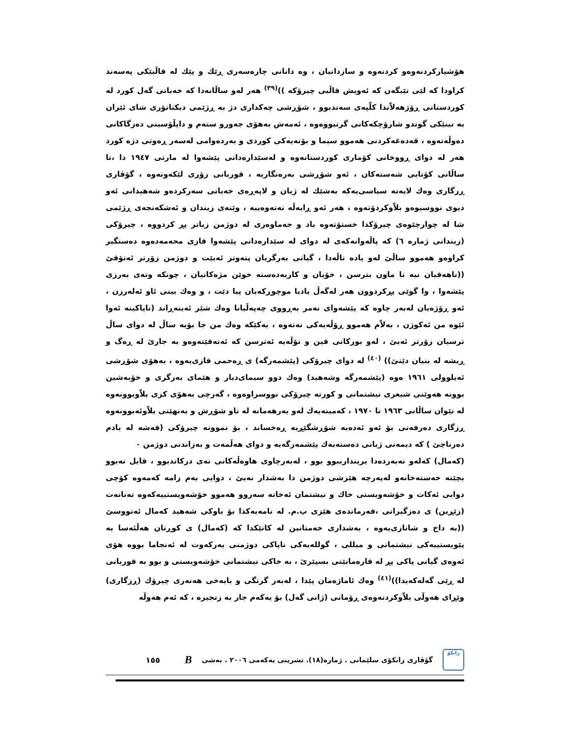هۆشیارکردنەوەو کردنەوە و سازدانیان ، وە دانانی چارەسەری ڕێك و پێك لە قاڵبێکی پەسەند کراودا کە لێی تێبگەن کە ئەویش قاڵبی چیرۆکە ))<sup>(٣٩)</sup> هەر لەو ساڵانەدا کە خەباتی گەل کورد لە کوردستانی ڕۆژهەلاّتدا کلّپەی سەندبوو ، شۆڕشی چەکداری دژ بە ڕژێمی دیکتاتۆری شای ئێران بە تینێکی گوندو شارۆچکەکانی گرتبووەوە ، ئەمەش بەهۆی جەورو ستەم و داپڵۆسینی دەزگاکانی دەوڵەتەوە ، قەدەغەکردنی هەموو سیما و بۆنەیەکی کوردی و بەردەوامی لەسەر ڕەوتی دژە کورد هەر لە دوای ڕووخانی کۆماری کوردستانەوە و لەسێدارەدانی پێشەوا لە مارتی ١٩٤٧ دا ،تا ساڵانی کۆتایی شەستەکان ، ئەو شۆڕشی بەرەنگاریە ، قوربانی زۆری لێکەوتەوە ، گۆڤاری ڕزگاری وەك لایەنە سیاسی‌یەکە بەشێك لە ژیان و لاپەڕەی خەباتی سەرکردەو شەهیدانی ئەو دیوی نووسیوەو بلاّوکردۆتەوە ، هەر ئەو ڕایەڵە نەتەوەییە ، وێنەی زیندان و ئەشکەنجەی ڕژێمی شا لە چوارچێوەی چیرۆکدا خستۆتەوە یاد و جەماوەری لە دوژمن زیاتر پڕ کردووە ، چیرۆکی (زیندانی ژمارە ٦) کە پاڵەوانەکەی لە دوای لە سێدارەدانی پێشەوا قازی محەمەدەوە دەستگیر کراوەو هەموو ساڵێ لەو یادە تاڵەدا ، گیانی بەرگریان پتەوتر ئەبێت و دوژمن زۆرتر ئەتۆقێ ((ناهەقیان نیە تا ماون بترسن ، خۆیان و کاربەدەستە خوێن مژەکانیان ، چونکە وتەی بەرزی پێشەوا ، وا گوێی پڕکردوون هەر لەگەڵ یادیا موچوڕکەیان پیا دێت ، و وەك بینی ئاو ئەلەرزن ، ئەو ڕۆژەیان لەبەر چاوە کە پێشەوای نەمر بەڕووی چەپەڵیانا وەك شێر ئەینەڕاند (ناپاکینە ئەوا ئێوە من ئەکوژن ، بەلاّم هەموو ڕۆڵەیەکی نەتەوە ، یەکێکە وەك من جا بۆیە ساڵ لە دوای ساڵ ترسیان زۆرتر ئەبێ ، لەو بورکانی قین و تۆڵەیە ئەترسن کە ئەتەقێتەوەو بە جارێ لە ڕەگ و ڕیشە لە بنیان دێنێ)) <sup>(٤٠)</sup> لە دوای چیرۆکی (پێشمەرگە) ی ڕەحمی قازی‌یەوە ، بەهۆی شۆڕشی ئەیلوولی ١٩٦١ ەوە (پێشمەرگە وشەهید) وەك دوو سیمای‌دیار و هێمای بەرگری و خۆبەشین بوونە هەوێنی شیعری نیشتمانی و کورتە چیرۆکی نووسراوەوە ، گەرچی بەهۆی کزی بلاّوبوونەوە لە نێوان ساڵانی ١٩٦٣ تا ١٩٧٠ ، کەمینەیەك لەو بەرهەمانە لە ناو شۆڕش و بەنهێنی بلاّوئەبوونەوە ڕزگاری دەرفەتی بۆ ئەو ئەدەبە شۆڕشگێڕیە ڕەخساند ، بۆ نموونە چیرۆکی (قەشە لە یادم دەرناچێ ) کە دیمەنی ژیانی دەستەیەك پێشمەرگەیە و دوای هەڵمەت و بەزاندنی دوژمن ٠
(کەمال) کەلەو نەبەردەدا بریندارببوو بوو ، لەبەرچاوی هاوەڵەکانی نەی درکاندبوو ، قایل نەبوو بچێتە خەستەخانەو لەپەرچە هێرشی دوژمن دا بەشدار نەبێ ، دوایی بەم زامە کەمەوە کۆچی دوایی ئەکات و خۆشەویستی خاك و نیشتمان ئەخاتە سەروو هەموو خۆشەویستییەکەوە تەنانەت (زێڕین) ی دەزگیرانی ،فەرماندەی هێزی پ.م. لە نامەیەکدا بۆ باوکی شەهید کەمال ئەنووسێ ((بە داخ و شانازی‌یەوە ، بەشداری خەمتانین لە کاتێکدا کە (کەمال) ی کوڕتان هەڵئەسا بە پێویستییەکی نیشتمانی و میللی ، گوللەیەکی ناپاکی دوژمنی بەرکەوت لە ئەنجاما بووە هۆی ئەوەی گیانی پاکی پڕ لە قارەمانێتی بسپێرێ ، بە خاکی نیشتمانی خۆشەویستی و بوو بە قوربانی لە ڕێی گەلەکەیدا))<sup>(٤١)</sup> وەك ئاماژەمان پێدا ، لەبەر گرنگی و بایەخی هەنەری چیرۆك (ڕزگاری) وێڕای هەوڵی بلاّوکردنەوەی ڕۆمانی (ژانی گەل) بۆ یەکەم جار بە زنجیرە ، کە ئەم هەوڵە
زانکۆ
گۆڤاری زانکۆی سلێمانی . ژمارە(١٨). تشرینی یەکەمی ٢٠٠٦ . بەشی B ١٥٥